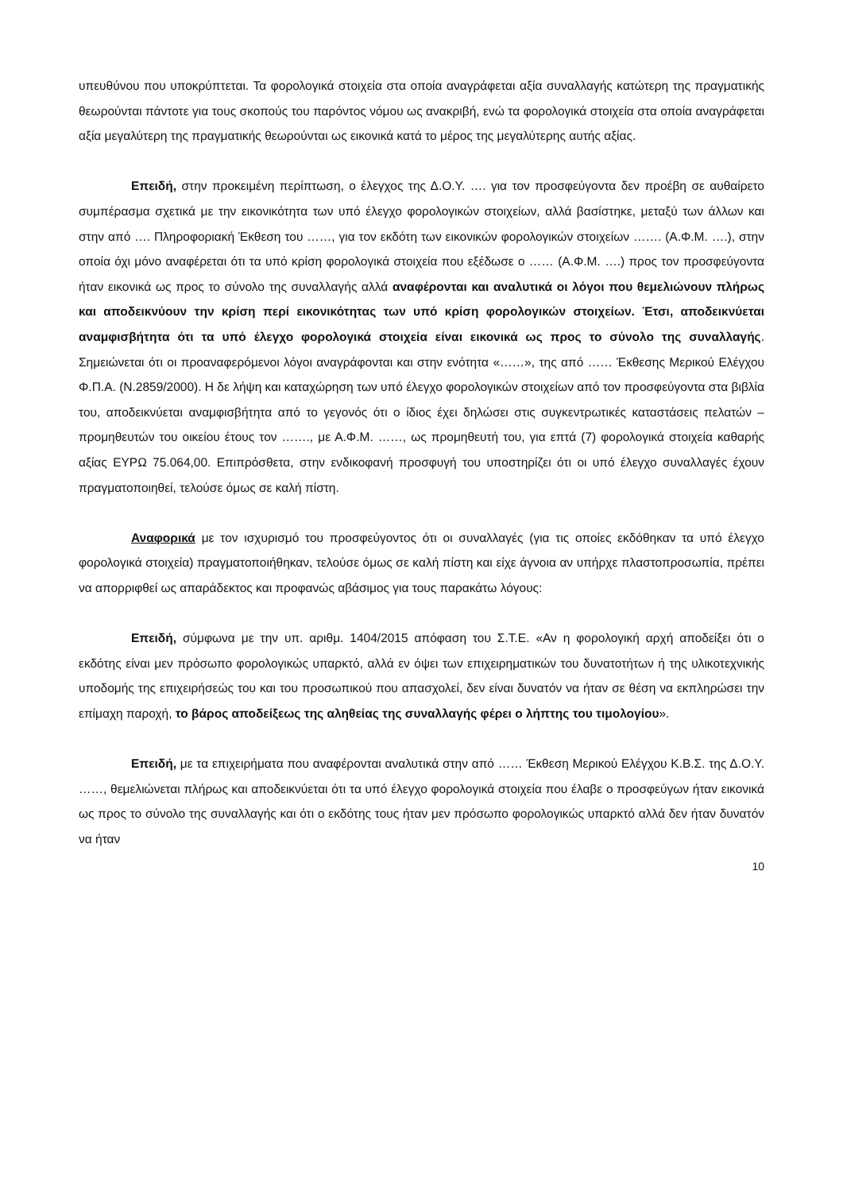υπευθύνου που υποκρύπτεται. Τα φορολογικά στοιχεία στα οποία αναγράφεται αξία συναλλαγής κατώτερη της πραγματικής θεωρούνται πάντοτε για τους σκοπούς του παρόντος νόμου ως ανακριβή, ενώ τα φορολογικά στοιχεία στα οποία αναγράφεται αξία μεγαλύτερη της πραγματικής θεωρούνται ως εικονικά κατά το μέρος της μεγαλύτερης αυτής αξίας.
Επειδή, στην προκειμένη περίπτωση, ο έλεγχος της Δ.Ο.Υ. …. για τον προσφεύγοντα δεν προέβη σε αυθαίρετο συμπέρασμα σχετικά με την εικονικότητα των υπό έλεγχο φορολογικών στοιχείων, αλλά βασίστηκε, μεταξύ των άλλων και στην από …. Πληροφοριακή Έκθεση του ……, για τον εκδότη των εικονικών φορολογικών στοιχείων ……. (Α.Φ.Μ. ….), στην οποία όχι μόνο αναφέρεται ότι τα υπό κρίση φορολογικά στοιχεία που εξέδωσε ο …… (Α.Φ.Μ. ….) προς τον προσφεύγοντα ήταν εικονικά ως προς το σύνολο της συναλλαγής αλλά αναφέρονται και αναλυτικά οι λόγοι που θεμελιώνουν πλήρως και αποδεικνύουν την κρίση περί εικονικότητας των υπό κρίση φορολογικών στοιχείων. Έτσι, αποδεικνύεται αναμφισβήτητα ότι τα υπό έλεγχο φορολογικά στοιχεία είναι εικονικά ως προς το σύνολο της συναλλαγής. Σημειώνεται ότι οι προαναφερόμενοι λόγοι αναγράφονται και στην ενότητα «……», της από …… Έκθεσης Μερικού Ελέγχου Φ.Π.Α. (Ν.2859/2000). Η δε λήψη και καταχώρηση των υπό έλεγχο φορολογικών στοιχείων από τον προσφεύγοντα στα βιβλία του, αποδεικνύεται αναμφισβήτητα από το γεγονός ότι ο ίδιος έχει δηλώσει στις συγκεντρωτικές καταστάσεις πελατών – προμηθευτών του οικείου έτους τον ……., με Α.Φ.Μ. ……, ως προμηθευτή του, για επτά (7) φορολογικά στοιχεία καθαρής αξίας ΕΥΡΩ 75.064,00. Επιπρόσθετα, στην ενδικοφανή προσφυγή του υποστηρίζει ότι οι υπό έλεγχο συναλλαγές έχουν πραγματοποιηθεί, τελούσε όμως σε καλή πίστη.
Αναφορικά με τον ισχυρισμό του προσφεύγοντος ότι οι συναλλαγές (για τις οποίες εκδόθηκαν τα υπό έλεγχο φορολογικά στοιχεία) πραγματοποιήθηκαν, τελούσε όμως σε καλή πίστη και είχε άγνοια αν υπήρχε πλαστοπροσωπία, πρέπει να απορριφθεί ως απαράδεκτος και προφανώς αβάσιμος για τους παρακάτω λόγους:
Επειδή, σύμφωνα με την υπ. αριθμ. 1404/2015 απόφαση του Σ.Τ.Ε. «Αν η φορολογική αρχή αποδείξει ότι ο εκδότης είναι μεν πρόσωπο φορολογικώς υπαρκτό, αλλά εν όψει των επιχειρηματικών του δυνατοτήτων ή της υλικοτεχνικής υποδομής της επιχειρήσεώς του και του προσωπικού που απασχολεί, δεν είναι δυνατόν να ήταν σε θέση να εκπληρώσει την επίμαχη παροχή, το βάρος αποδείξεως της αληθείας της συναλλαγής φέρει ο λήπτης του τιμολογίου».
Επειδή, με τα επιχειρήματα που αναφέρονται αναλυτικά στην από …… Έκθεση Μερικού Ελέγχου Κ.Β.Σ. της Δ.Ο.Υ. ……, θεμελιώνεται πλήρως και αποδεικνύεται ότι τα υπό έλεγχο φορολογικά στοιχεία που έλαβε ο προσφεύγων ήταν εικονικά ως προς το σύνολο της συναλλαγής και ότι ο εκδότης τους ήταν μεν πρόσωπο φορολογικώς υπαρκτό αλλά δεν ήταν δυνατόν να ήταν
10